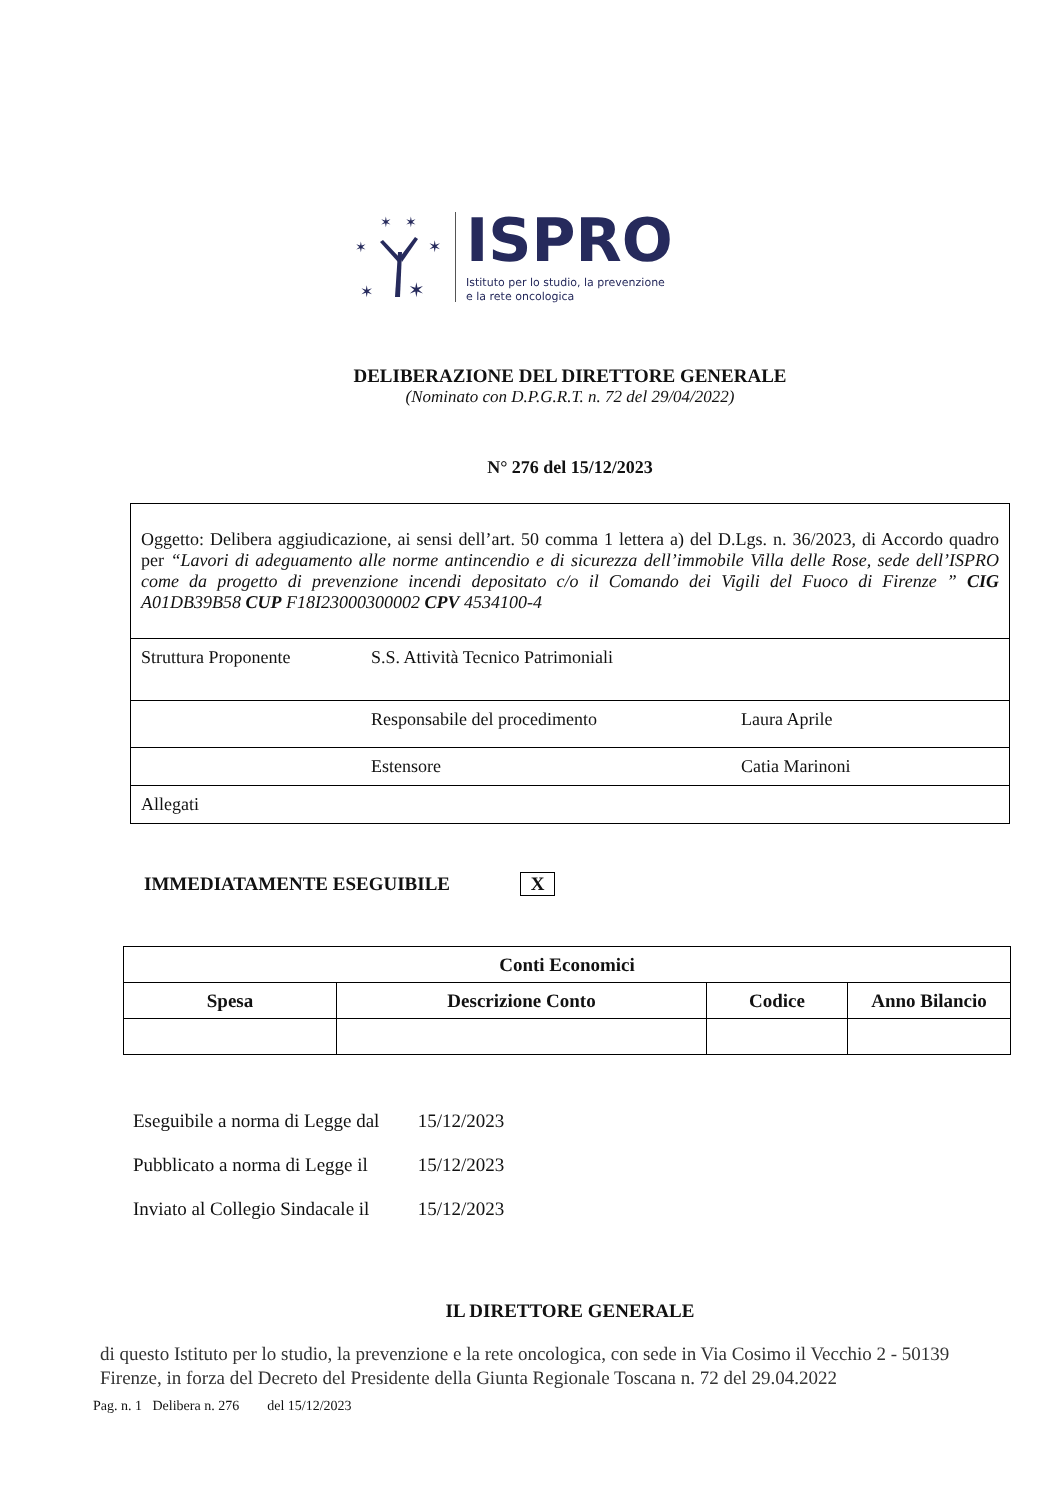✶
✶
✶
✶
✶
✶
ISPRO
Istituto per lo studio, la prevenzione
e la rete oncologica
DELIBERAZIONE DEL DIRETTORE GENERALE
(Nominato con D.P.G.R.T. n. 72 del 29/04/2022)
N° 276 del 15/12/2023
| Oggetto: Delibera aggiudicazione, ai sensi dell’art. 50 comma 1 lettera a) del D.Lgs. n. 36/2023, di Accordo quadro per “Lavori di adeguamento alle norme antincendio e di sicurezza dell’immobile Villa delle Rose, sede dell’ISPRO come da progetto di prevenzione incendi depositato c/o il Comando dei Vigili del Fuoco di Firenze ” CIG A01DB39B58 CUP F18I23000300002 CPV 4534100-4 | | |
| Struttura Proponente | S.S. Attività Tecnico Patrimoniali | |
| | Responsabile del procedimento | Laura Aprile |
| | Estensore | Catia Marinoni |
| Allegati | | |
IMMEDIATAMENTE ESEGUIBILE X
| Conti Economici | | | |
| --- | --- | --- | --- |
| Spesa | Descrizione Conto | Codice | Anno Bilancio |
Eseguibile a norma di Legge dal 15/12/2023
Pubblicato a norma di Legge il 15/12/2023
Inviato al Collegio Sindacale il 15/12/2023
IL DIRETTORE GENERALE
di questo Istituto per lo studio, la prevenzione e la rete oncologica, con sede in Via Cosimo il Vecchio 2 - 50139 Firenze, in forza del Decreto del Presidente della Giunta Regionale Toscana n. 72 del 29.04.2022
Pag. n. 1 Delibera n. 276 del 15/12/2023